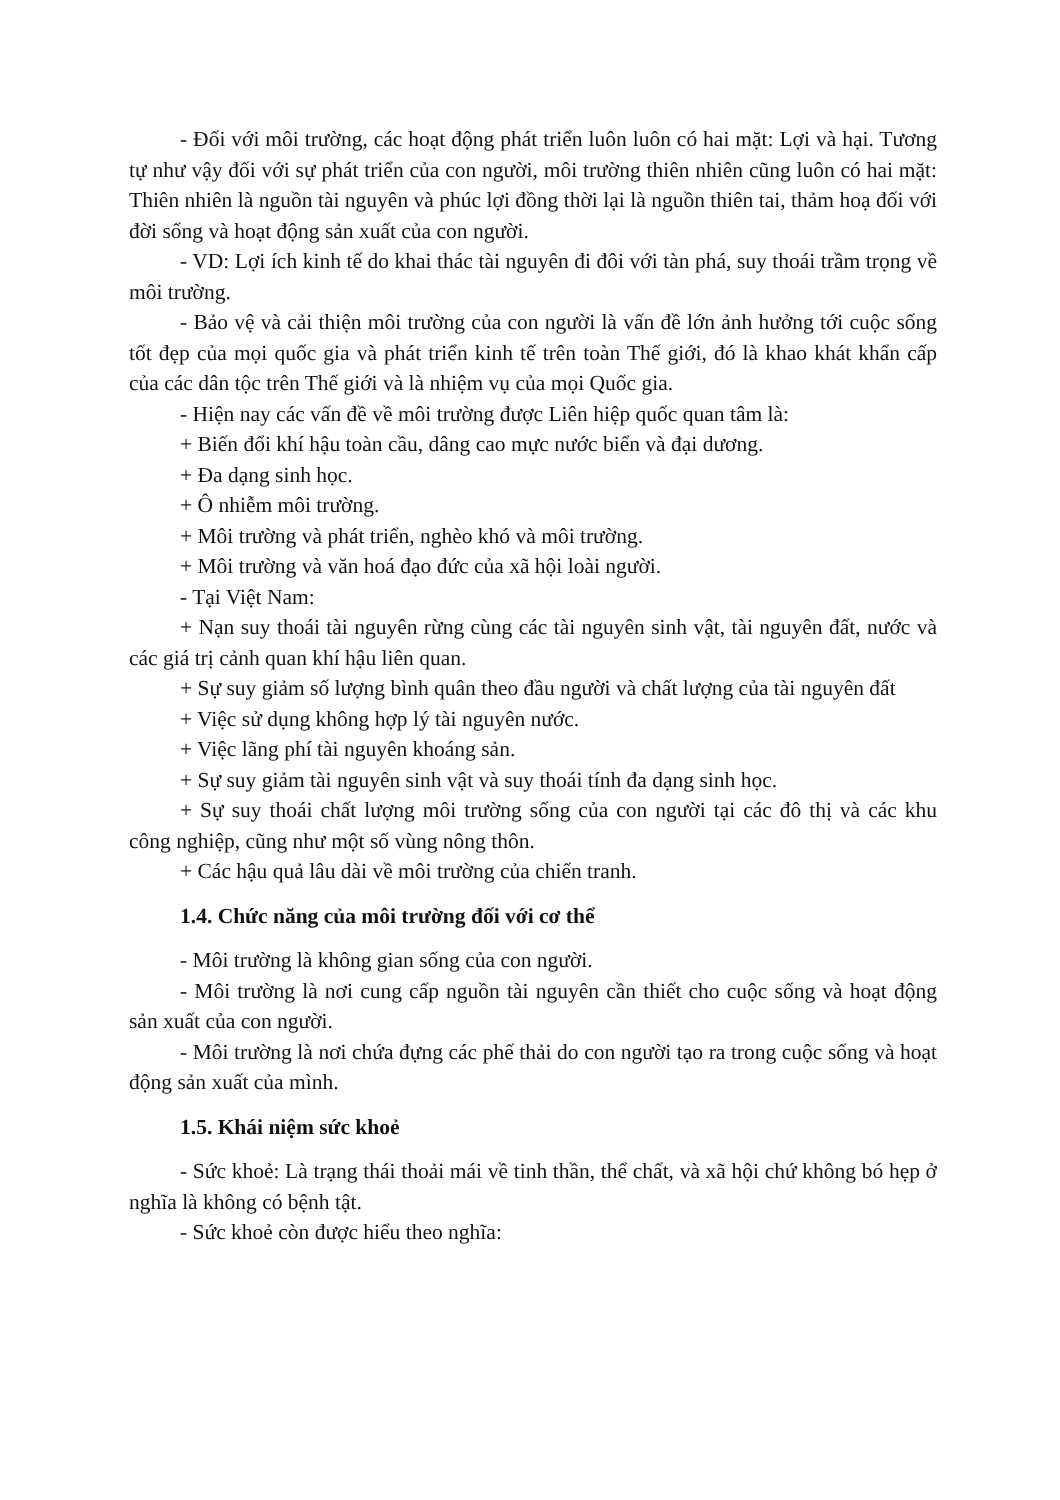- Đối với môi trường, các hoạt động phát triển luôn luôn có hai mặt: Lợi và hại. Tương tự như vậy đối với sự phát triển của con người, môi trường thiên nhiên cũng luôn có hai mặt: Thiên nhiên là nguồn tài nguyên và phúc lợi đồng thời lại là nguồn thiên tai, thảm hoạ đối với đời sống và hoạt động sản xuất của con người.
- VD: Lợi ích kinh tế do khai thác tài nguyên đi đôi với tàn phá, suy thoái trầm trọng về môi trường.
- Bảo vệ và cải thiện môi trường của con người là vấn đề lớn ảnh hưởng tới cuộc sống tốt đẹp của mọi quốc gia và phát triển kinh tế trên toàn Thế giới, đó là khao khát khẩn cấp của các dân tộc trên Thế giới và là nhiệm vụ của mọi Quốc gia.
- Hiện nay các vấn đề về môi trường được Liên hiệp quốc quan tâm là:
+ Biến đổi khí hậu toàn cầu, dâng cao mực nước biển và đại dương.
+ Đa dạng sinh học.
+ Ô nhiễm môi trường.
+ Môi trường và phát triển, nghèo khó và môi trường.
+ Môi trường và văn hoá đạo đức của xã hội loài người.
- Tại Việt Nam:
+ Nạn suy thoái tài nguyên rừng cùng các tài nguyên sinh vật, tài nguyên đất, nước và các giá trị cảnh quan khí hậu liên quan.
+ Sự suy giảm số lượng bình quân theo đầu người và chất lượng của tài nguyên đất
+ Việc sử dụng không hợp lý tài nguyên nước.
+ Việc lãng phí tài nguyên khoáng sản.
+ Sự suy giảm tài nguyên sinh vật và suy thoái tính đa dạng sinh học.
+ Sự suy thoái chất lượng môi trường sống của con người tại các đô thị và các khu công nghiệp, cũng như một số vùng nông thôn.
+ Các hậu quả lâu dài về môi trường của chiến tranh.
1.4. Chức năng của môi trường đối với cơ thể
- Môi trường là không gian sống của con người.
- Môi trường là nơi cung cấp nguồn tài nguyên cần thiết cho cuộc sống và hoạt động sản xuất của con người.
- Môi trường là nơi chứa đựng các phế thải do con người tạo ra trong cuộc sống và hoạt động sản xuất của mình.
1.5. Khái niệm sức khoẻ
- Sức khoẻ: Là trạng thái thoải mái về tinh thần, thể chất, và xã hội chứ không bó hẹp ở nghĩa là không có bệnh tật.
- Sức khoẻ còn được hiểu theo nghĩa: